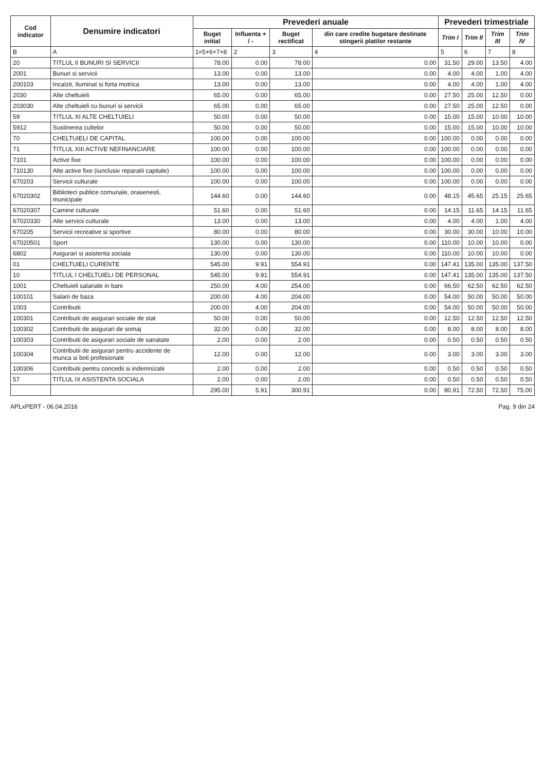| Cod indicator | Denumire indicatori | Prevederi anuale | | | | Prevederi trimestriale | | | |
| --- | --- | --- | --- | --- | --- | --- | --- | --- | --- |
| | | Buget initial | Influenta + / - | Buget rectificat | din care credite bugetare destinate stingerii platilor restante | Trim I | Trim II | Trim III | Trim IV |
| B | A | 1=5+6+7+8 | 2 | 3 | 4 | 5 | 6 | 7 | 8 |
| 20 | TITLUL II BUNURI SI SERVICII | 78.00 | 0.00 | 78.00 | 0.00 | 31.50 | 29.00 | 13.50 | 4.00 |
| 2001 | Bunuri si servicii | 13.00 | 0.00 | 13.00 | 0.00 | 4.00 | 4.00 | 1.00 | 4.00 |
| 200103 | Incalzit, Iluminat si forta motrica | 13.00 | 0.00 | 13.00 | 0.00 | 4.00 | 4.00 | 1.00 | 4.00 |
| 2030 | Alte cheltuieli | 65.00 | 0.00 | 65.00 | 0.00 | 27.50 | 25.00 | 12.50 | 0.00 |
| 203030 | Alte cheltuieli cu bunuri si servicii | 65.00 | 0.00 | 65.00 | 0.00 | 27.50 | 25.00 | 12.50 | 0.00 |
| 59 | TITLUL XI ALTE CHELTUIELI | 50.00 | 0.00 | 50.00 | 0.00 | 15.00 | 15.00 | 10.00 | 10.00 |
| 5912 | Sustinerea cultelor | 50.00 | 0.00 | 50.00 | 0.00 | 15.00 | 15.00 | 10.00 | 10.00 |
| 70 | CHELTUIELI DE CAPITAL | 100.00 | 0.00 | 100.00 | 0.00 | 100.00 | 0.00 | 0.00 | 0.00 |
| 71 | TITLUL XIII ACTIVE NEFINANCIARE | 100.00 | 0.00 | 100.00 | 0.00 | 100.00 | 0.00 | 0.00 | 0.00 |
| 7101 | Active fixe | 100.00 | 0.00 | 100.00 | 0.00 | 100.00 | 0.00 | 0.00 | 0.00 |
| 710130 | Alte active fixe (iunclusiv reparatii capitale) | 100.00 | 0.00 | 100.00 | 0.00 | 100.00 | 0.00 | 0.00 | 0.00 |
| 670203 | Servicii culturale | 100.00 | 0.00 | 100.00 | 0.00 | 100.00 | 0.00 | 0.00 | 0.00 |
| 67020302 | Biblioteci publice comunale, orasenesti, municipale | 144.60 | 0.00 | 144.60 | 0.00 | 48.15 | 45.65 | 25.15 | 25.65 |
| 67020307 | Camine culturale | 51.60 | 0.00 | 51.60 | 0.00 | 14.15 | 11.65 | 14.15 | 11.65 |
| 67020330 | Alte servicii culturale | 13.00 | 0.00 | 13.00 | 0.00 | 4.00 | 4.00 | 1.00 | 4.00 |
| 670205 | Servicii recreative si sportive | 80.00 | 0.00 | 80.00 | 0.00 | 30.00 | 30.00 | 10.00 | 10.00 |
| 67020501 | Sport | 130.00 | 0.00 | 130.00 | 0.00 | 110.00 | 10.00 | 10.00 | 0.00 |
| 6802 | Asigurari si asistenta sociala | 130.00 | 0.00 | 130.00 | 0.00 | 110.00 | 10.00 | 10.00 | 0.00 |
| 01 | CHELTUIELI CURENTE | 545.00 | 9.91 | 554.91 | 0.00 | 147.41 | 135.00 | 135.00 | 137.50 |
| 10 | TITLUL I CHELTUIELI DE PERSONAL | 545.00 | 9.91 | 554.91 | 0.00 | 147.41 | 135.00 | 135.00 | 137.50 |
| 1001 | Cheltuieli salariale in bani | 250.00 | 4.00 | 254.00 | 0.00 | 66.50 | 62.50 | 62.50 | 62.50 |
| 100101 | Salarii de baza | 200.00 | 4.00 | 204.00 | 0.00 | 54.00 | 50.00 | 50.00 | 50.00 |
| 1003 | Contributii | 200.00 | 4.00 | 204.00 | 0.00 | 54.00 | 50.00 | 50.00 | 50.00 |
| 100301 | Contributii de asigurari sociale de stat | 50.00 | 0.00 | 50.00 | 0.00 | 12.50 | 12.50 | 12.50 | 12.50 |
| 100302 | Contributii de asigurari de somaj | 32.00 | 0.00 | 32.00 | 0.00 | 8.00 | 8.00 | 8.00 | 8.00 |
| 100303 | Contributii de asigurari sociale de sanatate | 2.00 | 0.00 | 2.00 | 0.00 | 0.50 | 0.50 | 0.50 | 0.50 |
| 100304 | Contributii de asigurari pentru accidente de munca si boli profesionale | 12.00 | 0.00 | 12.00 | 0.00 | 3.00 | 3.00 | 3.00 | 3.00 |
| 100306 | Contributii pentru concedii si indemnizatii | 2.00 | 0.00 | 2.00 | 0.00 | 0.50 | 0.50 | 0.50 | 0.50 |
| 57 | TITLUL IX ASISTENTA SOCIALA | 2.00 | 0.00 | 2.00 | 0.00 | 0.50 | 0.50 | 0.50 | 0.50 |
| | | 295.00 | 5.91 | 300.91 | 0.00 | 80.91 | 72.50 | 72.50 | 75.00 |
APLxPERT - 06.04.2016 Pag. 9 din 24